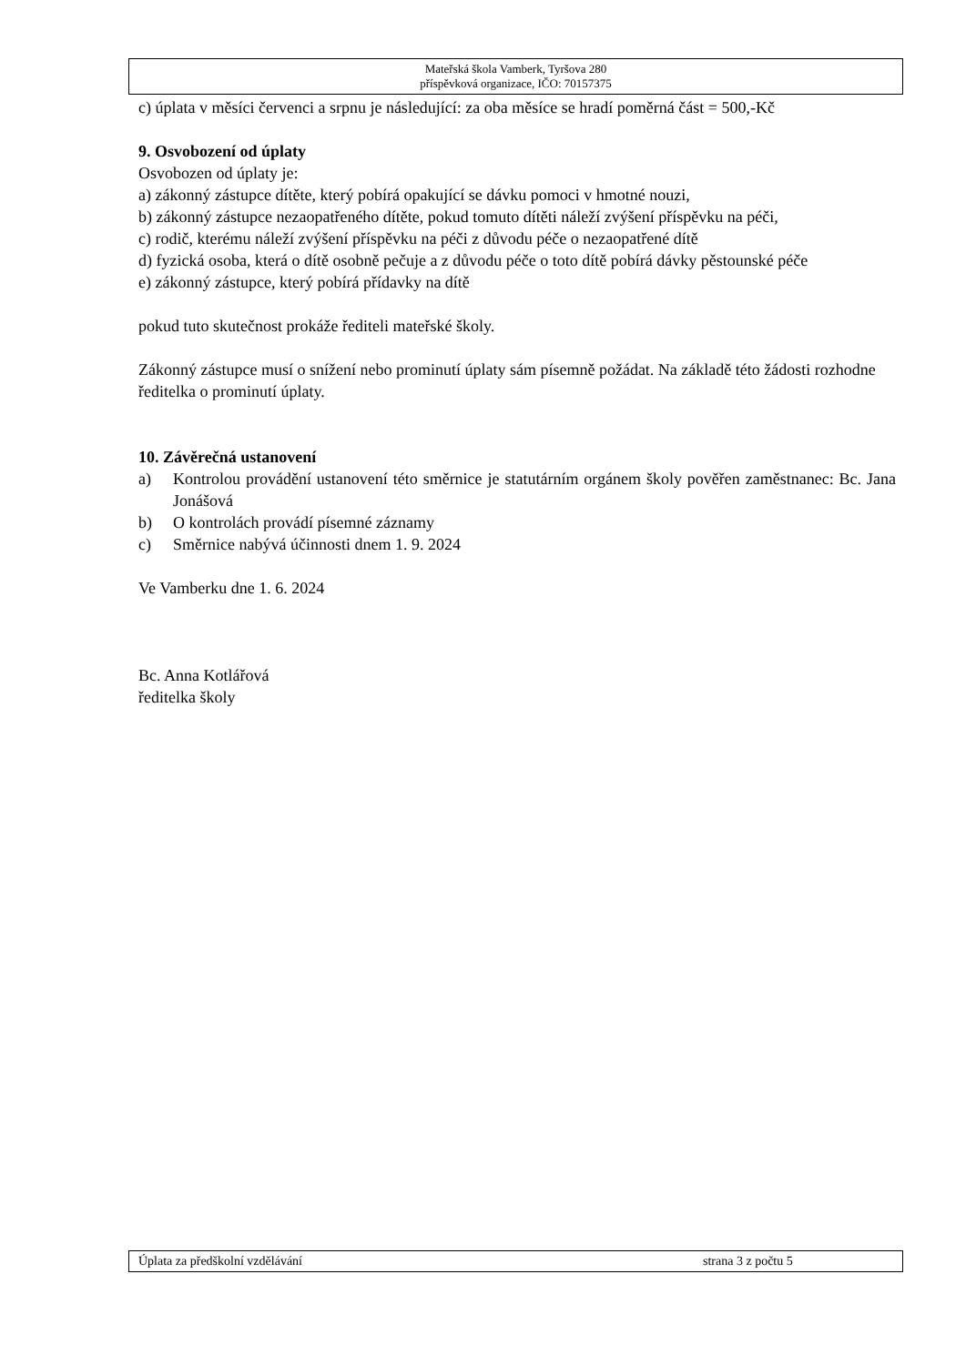Mateřská škola Vamberk, Tyršova 280
příspěvková organizace, IČO: 70157375
c) úplata v měsíci červenci a srpnu je následující: za oba měsíce se hradí poměrná část = 500,-Kč
9. Osvobození od úplaty
Osvobozen od úplaty je:
a) zákonný zástupce dítěte, který pobírá opakující se dávku pomoci v hmotné nouzi,
b) zákonný zástupce nezaopatřeného dítěte, pokud tomuto dítěti náleží zvýšení příspěvku na péči,
c) rodič, kterému náleží zvýšení příspěvku na péči z důvodu péče o nezaopatřené dítě
d) fyzická osoba, která o dítě osobně pečuje a z důvodu péče o toto dítě pobírá dávky pěstounské péče
e) zákonný zástupce, který pobírá přídavky na dítě
pokud tuto skutečnost prokáže řediteli mateřské školy.
Zákonný zástupce musí o snížení nebo prominutí úplaty sám písemně požádat. Na základě této žádosti rozhodne ředitelka o prominutí úplaty.
10. Závěrečná ustanovení
a) Kontrolou provádění ustanovení této směrnice je statutárním orgánem školy pověřen zaměstnanec: Bc. Jana Jonášová
b) O kontrolách provádí písemné záznamy
c) Směrnice nabývá účinnosti dnem 1. 9. 2024
Ve Vamberku dne 1. 6. 2024
Bc. Anna Kotlářová
ředitelka školy
Úplata za předškolní vzdělávání strana 3 z počtu 5